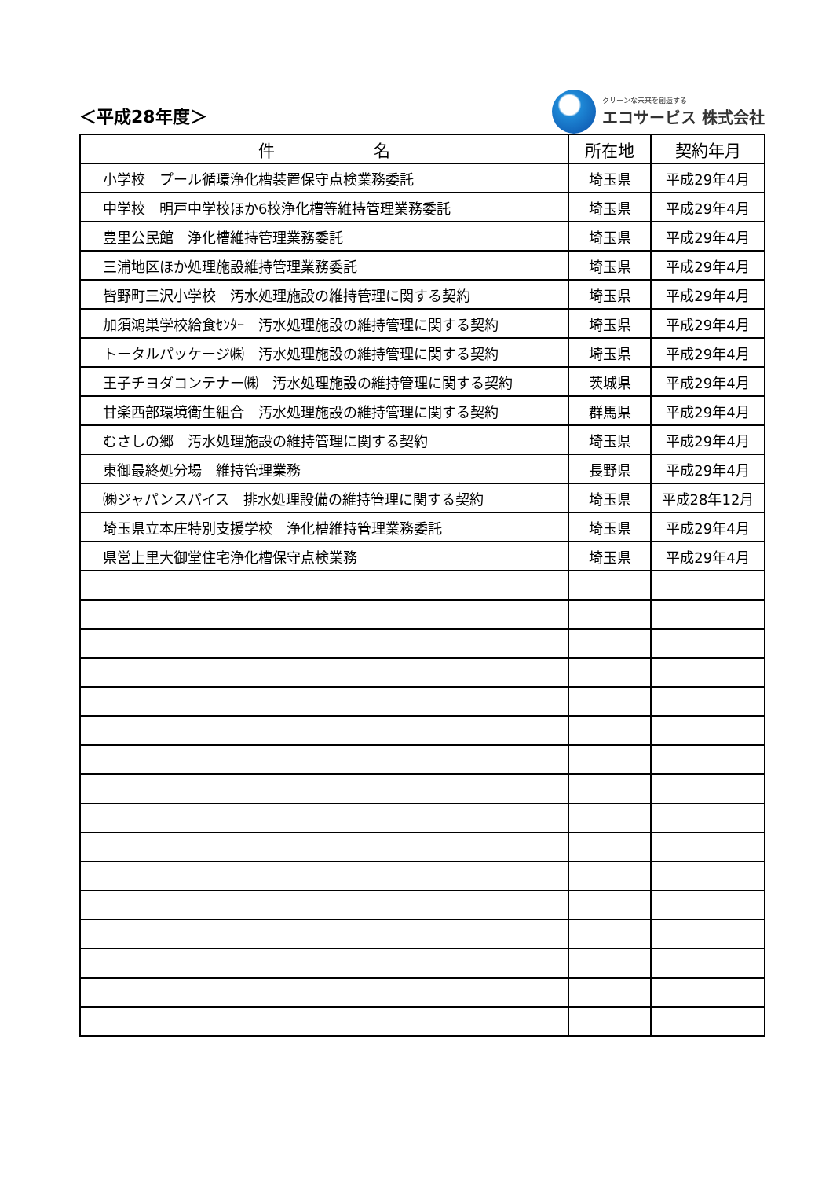＜平成28年度＞
クリーンな未来を創造する
エコサービス 株式会社
| 件 名 | 所在地 | 契約年月 |
| --- | --- | --- |
| 小学校 プール循環浄化槽装置保守点検業務委託 | 埼玉県 | 平成29年4月 |
| 中学校 明戸中学校ほか6校浄化槽等維持管理業務委託 | 埼玉県 | 平成29年4月 |
| 豊里公民館 浄化槽維持管理業務委託 | 埼玉県 | 平成29年4月 |
| 三浦地区ほか処理施設維持管理業務委託 | 埼玉県 | 平成29年4月 |
| 皆野町三沢小学校 汚水処理施設の維持管理に関する契約 | 埼玉県 | 平成29年4月 |
| 加須鴻巣学校給食ｾﾝﾀｰ 汚水処理施設の維持管理に関する契約 | 埼玉県 | 平成29年4月 |
| トータルパッケージ㈱ 汚水処理施設の維持管理に関する契約 | 埼玉県 | 平成29年4月 |
| 王子チヨダコンテナー㈱ 汚水処理施設の維持管理に関する契約 | 茨城県 | 平成29年4月 |
| 甘楽西部環境衛生組合 汚水処理施設の維持管理に関する契約 | 群馬県 | 平成29年4月 |
| むさしの郷 汚水処理施設の維持管理に関する契約 | 埼玉県 | 平成29年4月 |
| 東御最終処分場 維持管理業務 | 長野県 | 平成29年4月 |
| ㈱ジャパンスパイス 排水処理設備の維持管理に関する契約 | 埼玉県 | 平成28年12月 |
| 埼玉県立本庄特別支援学校 浄化槽維持管理業務委託 | 埼玉県 | 平成29年4月 |
| 県営上里大御堂住宅浄化槽保守点検業務 | 埼玉県 | 平成29年4月 |